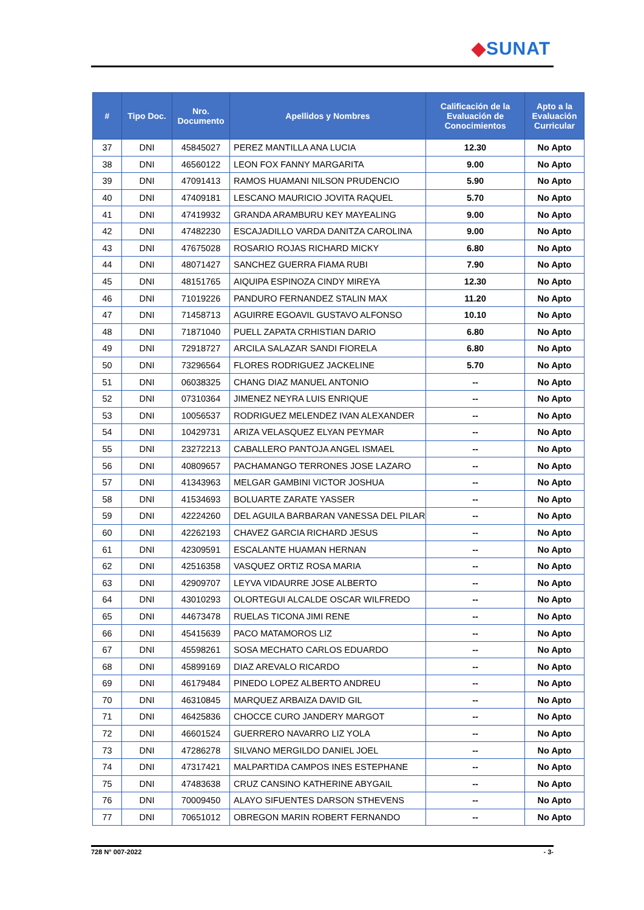◆SUNAT
| # | Tipo Doc. | Nro. Documento | Apellidos y Nombres | Calificación de la Evaluación de Conocimientos | Apto a la Evaluación Curricular |
| --- | --- | --- | --- | --- | --- |
| 37 | DNI | 45845027 | PEREZ MANTILLA ANA LUCIA | 12.30 | No Apto |
| 38 | DNI | 46560122 | LEON FOX FANNY MARGARITA | 9.00 | No Apto |
| 39 | DNI | 47091413 | RAMOS HUAMANI NILSON PRUDENCIO | 5.90 | No Apto |
| 40 | DNI | 47409181 | LESCANO MAURICIO JOVITA RAQUEL | 5.70 | No Apto |
| 41 | DNI | 47419932 | GRANDA ARAMBURU KEY MAYEALING | 9.00 | No Apto |
| 42 | DNI | 47482230 | ESCAJADILLO VARDA DANITZA CAROLINA | 9.00 | No Apto |
| 43 | DNI | 47675028 | ROSARIO ROJAS RICHARD MICKY | 6.80 | No Apto |
| 44 | DNI | 48071427 | SANCHEZ GUERRA FIAMA RUBI | 7.90 | No Apto |
| 45 | DNI | 48151765 | AIQUIPA ESPINOZA CINDY MIREYA | 12.30 | No Apto |
| 46 | DNI | 71019226 | PANDURO FERNANDEZ STALIN MAX | 11.20 | No Apto |
| 47 | DNI | 71458713 | AGUIRRE EGOAVIL GUSTAVO ALFONSO | 10.10 | No Apto |
| 48 | DNI | 71871040 | PUELL ZAPATA CRHISTIAN DARIO | 6.80 | No Apto |
| 49 | DNI | 72918727 | ARCILA SALAZAR SANDI FIORELA | 6.80 | No Apto |
| 50 | DNI | 73296564 | FLORES RODRIGUEZ JACKELINE | 5.70 | No Apto |
| 51 | DNI | 06038325 | CHANG DIAZ MANUEL ANTONIO | -- | No Apto |
| 52 | DNI | 07310364 | JIMENEZ NEYRA LUIS ENRIQUE | -- | No Apto |
| 53 | DNI | 10056537 | RODRIGUEZ MELENDEZ IVAN ALEXANDER | -- | No Apto |
| 54 | DNI | 10429731 | ARIZA VELASQUEZ ELYAN PEYMAR | -- | No Apto |
| 55 | DNI | 23272213 | CABALLERO PANTOJA ANGEL ISMAEL | -- | No Apto |
| 56 | DNI | 40809657 | PACHAMANGO TERRONES JOSE LAZARO | -- | No Apto |
| 57 | DNI | 41343963 | MELGAR GAMBINI VICTOR JOSHUA | -- | No Apto |
| 58 | DNI | 41534693 | BOLUARTE ZARATE YASSER | -- | No Apto |
| 59 | DNI | 42224260 | DEL AGUILA BARBARAN VANESSA DEL PILAR | -- | No Apto |
| 60 | DNI | 42262193 | CHAVEZ GARCIA RICHARD JESUS | -- | No Apto |
| 61 | DNI | 42309591 | ESCALANTE HUAMAN HERNAN | -- | No Apto |
| 62 | DNI | 42516358 | VASQUEZ ORTIZ ROSA MARIA | -- | No Apto |
| 63 | DNI | 42909707 | LEYVA VIDAURRE JOSE ALBERTO | -- | No Apto |
| 64 | DNI | 43010293 | OLORTEGUI ALCALDE OSCAR WILFREDO | -- | No Apto |
| 65 | DNI | 44673478 | RUELAS TICONA JIMI RENE | -- | No Apto |
| 66 | DNI | 45415639 | PACO MATAMOROS LIZ | -- | No Apto |
| 67 | DNI | 45598261 | SOSA MECHATO CARLOS EDUARDO | -- | No Apto |
| 68 | DNI | 45899169 | DIAZ AREVALO RICARDO | -- | No Apto |
| 69 | DNI | 46179484 | PINEDO LOPEZ ALBERTO ANDREU | -- | No Apto |
| 70 | DNI | 46310845 | MARQUEZ ARBAIZA DAVID GIL | -- | No Apto |
| 71 | DNI | 46425836 | CHOCCE CURO JANDERY MARGOT | -- | No Apto |
| 72 | DNI | 46601524 | GUERRERO NAVARRO LIZ YOLA | -- | No Apto |
| 73 | DNI | 47286278 | SILVANO MERGILDO DANIEL JOEL | -- | No Apto |
| 74 | DNI | 47317421 | MALPARTIDA CAMPOS INES ESTEPHANE | -- | No Apto |
| 75 | DNI | 47483638 | CRUZ CANSINO KATHERINE ABYGAIL | -- | No Apto |
| 76 | DNI | 70009450 | ALAYO SIFUENTES DARSON STHEVENS | -- | No Apto |
| 77 | DNI | 70651012 | OBREGON MARIN ROBERT FERNANDO | -- | No Apto |
728 N° 007-2022 - 3-